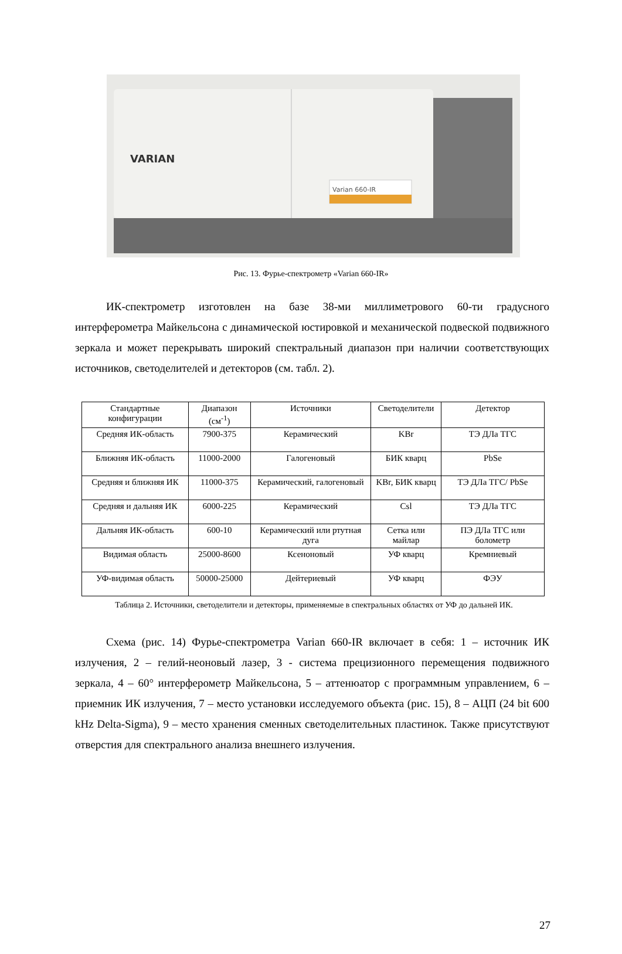VARIAN
Varian 660-IR
Рис. 13. Фурье-спектрометр «Varian 660-IR»
ИК-спектрометр изготовлен на базе 38-ми миллиметрового 60-ти градусного интерферометра Майкельсона с динамической юстировкой и механической подвеской подвижного зеркала и может перекрывать широкий спектральный диапазон при наличии соответствующих источников, светоделителей и детекторов (см. табл. 2).
| Стандартные конфигурации | Диапазон (см<sup>-1</sup>) | Источники | Светоделители | Детектор |
| --- | --- | --- | --- | --- |
| Средняя ИК-область | 7900-375 | Керамический | KBr | ТЭ ДЛа ТГС |
| Ближняя ИК-область | 11000-2000 | Галогеновый | БИК кварц | PbSe |
| Средняя и ближняя ИК | 11000-375 | Керамический, галогеновый | KBr, БИК кварц | ТЭ ДЛа ТГС/ PbSe |
| Средняя и дальняя ИК | 6000-225 | Керамический | Csl | ТЭ ДЛа ТГС |
| Дальняя ИК-область | 600-10 | Керамический или ртутная дуга | Сетка или майлар | ПЭ ДЛа ТГС или болометр |
| Видимая область | 25000-8600 | Ксеноновый | УФ кварц | Кремниевый |
| УФ-видимая область | 50000-25000 | Дейтериевый | УФ кварц | ФЭУ |
Таблица 2. Источники, светоделители и детекторы, применяемые в спектральных областях от УФ до дальней ИК.
Схема (рис. 14) Фурье-спектрометра Varian 660-IR включает в себя: 1 – источник ИК излучения, 2 – гелий-неоновый лазер, 3 - система прецизионного перемещения подвижного зеркала, 4 – 60° интерферометр Майкельсона, 5 – аттенюатор с программным управлением, 6 – приемник ИК излучения, 7 – место установки исследуемого объекта (рис. 15), 8 – АЦП (24 bit 600 kHz Delta-Sigma), 9 – место хранения сменных светоделительных пластинок. Также присутствуют отверстия для спектрального анализа внешнего излучения.
27